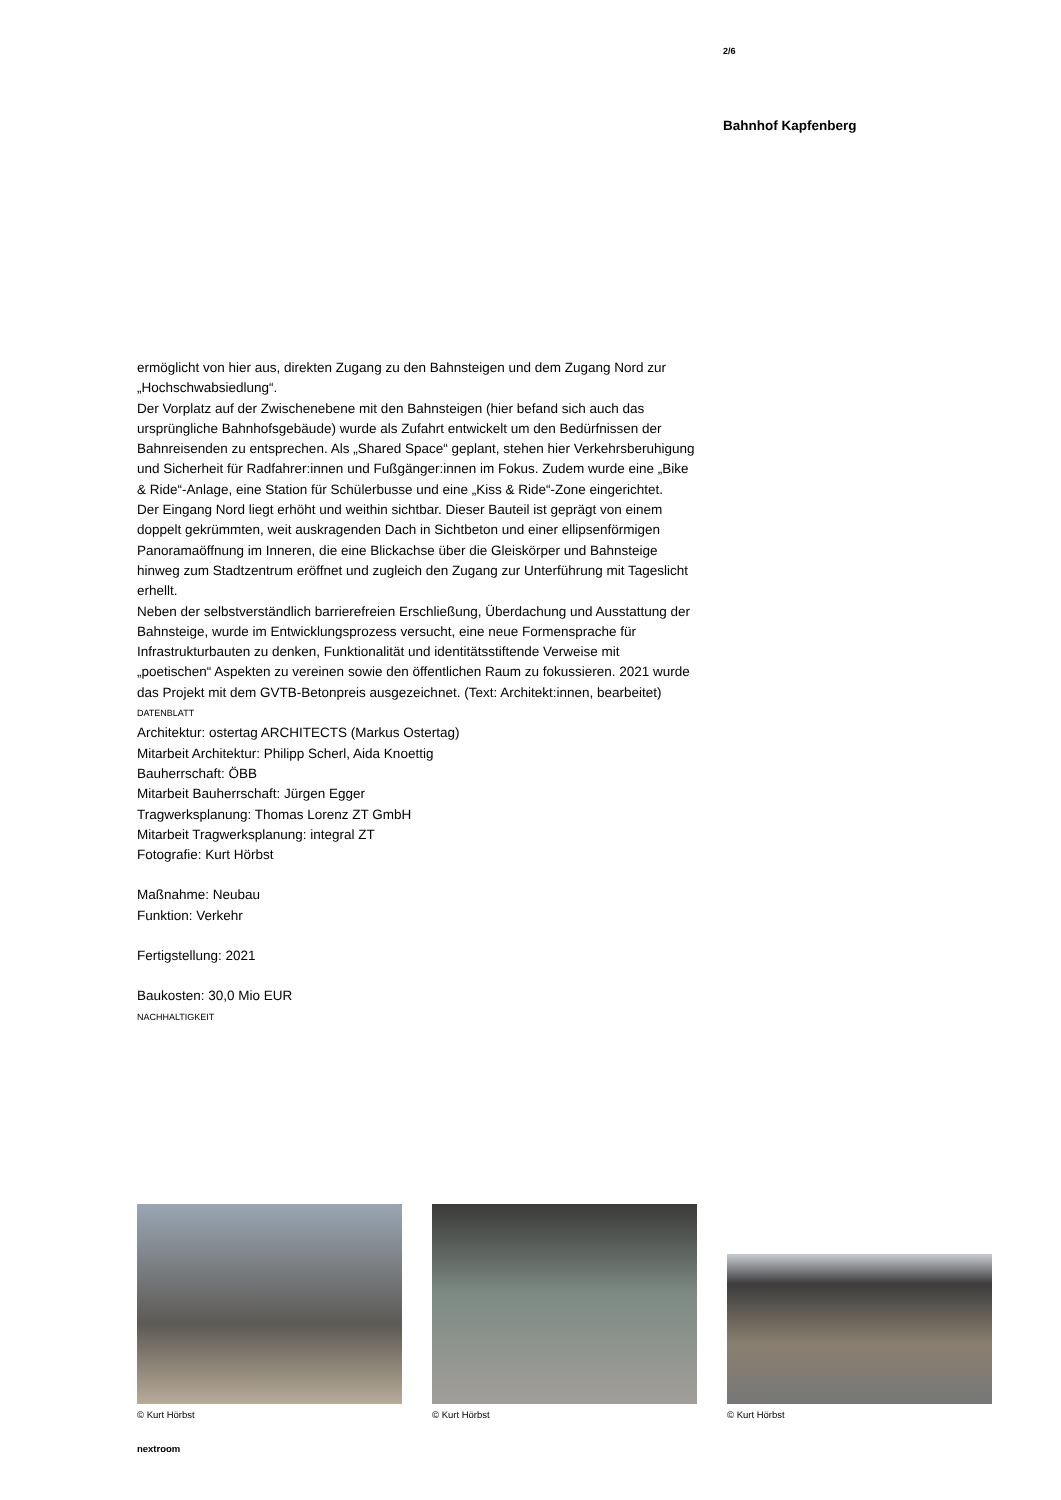2/6
Bahnhof Kapfenberg
ermöglicht von hier aus, direkten Zugang zu den Bahnsteigen und dem Zugang Nord zur „Hochschwabsiedlung“.
Der Vorplatz auf der Zwischenebene mit den Bahnsteigen (hier befand sich auch das ursprüngliche Bahnhofsgebäude) wurde als Zufahrt entwickelt um den Bedürfnissen der Bahnreisenden zu entsprechen. Als „Shared Space“ geplant, stehen hier Verkehrsberuhigung und Sicherheit für Radfahrer:innen und Fußgänger:innen im Fokus. Zudem wurde eine „Bike & Ride“-Anlage, eine Station für Schülerbusse und eine „Kiss & Ride“-Zone eingerichtet.
Der Eingang Nord liegt erhöht und weithin sichtbar. Dieser Bauteil ist geprägt von einem doppelt gekrümmten, weit auskragenden Dach in Sichtbeton und einer ellipsenförmigen Panoramaöffnung im Inneren, die eine Blickachse über die Gleiskörper und Bahnsteige hinweg zum Stadtzentrum eröffnet und zugleich den Zugang zur Unterführung mit Tageslicht erhellt.
Neben der selbstverständlich barrierefreien Erschließung, Überdachung und Ausstattung der Bahnsteige, wurde im Entwicklungsprozess versucht, eine neue Formensprache für Infrastrukturbauten zu denken, Funktionalität und identitätsstiftende Verweise mit „poetischen“ Aspekten zu vereinen sowie den öffentlichen Raum zu fokussieren. 2021 wurde das Projekt mit dem GVTB-Betonpreis ausgezeichnet. (Text: Architekt:innen, bearbeitet)
DATENBLATT
Architektur: ostertag ARCHITECTS (Markus Ostertag)
Mitarbeit Architektur: Philipp Scherl, Aida Knoettig
Bauherrschaft: ÖBB
Mitarbeit Bauherrschaft: Jürgen Egger
Tragwerksplanung: Thomas Lorenz ZT GmbH
Mitarbeit Tragwerksplanung: integral ZT
Fotografie: Kurt Hörbst
Maßnahme: Neubau
Funktion: Verkehr
Fertigstellung: 2021
Baukosten: 30,0 Mio EUR
NACHHALTIGKEIT
© Kurt Hörbst
© Kurt Hörbst
© Kurt Hörbst
nextroom